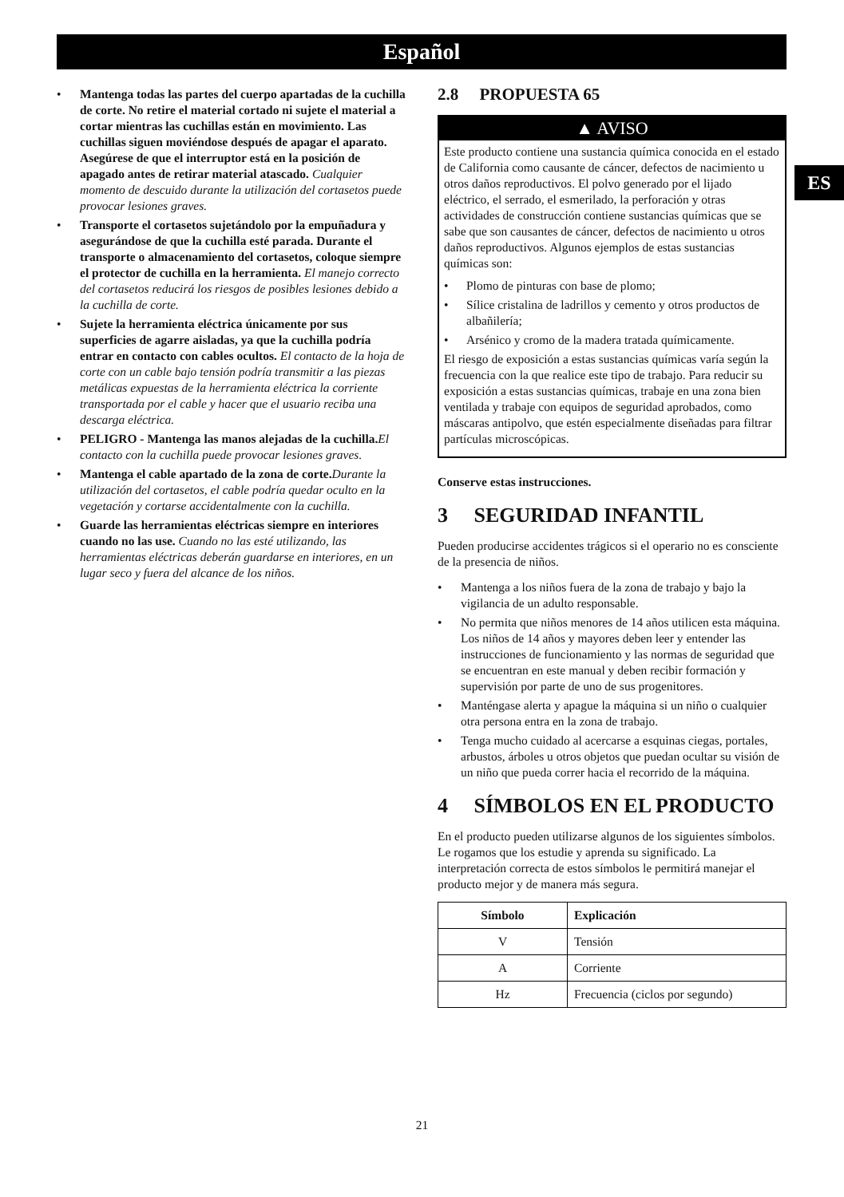Español
• Mantenga todas las partes del cuerpo apartadas de la cuchilla de corte. No retire el material cortado ni sujete el material a cortar mientras las cuchillas están en movimiento. Las cuchillas siguen moviéndose después de apagar el aparato. Asegúrese de que el interruptor está en la posición de apagado antes de retirar material atascado. Cualquier momento de descuido durante la utilización del cortasetos puede provocar lesiones graves.
• Transporte el cortasetos sujetándolo por la empuñadura y asegurándose de que la cuchilla esté parada. Durante el transporte o almacenamiento del cortasetos, coloque siempre el protector de cuchilla en la herramienta. El manejo correcto del cortasetos reducirá los riesgos de posibles lesiones debido a la cuchilla de corte.
• Sujete la herramienta eléctrica únicamente por sus superficies de agarre aisladas, ya que la cuchilla podría entrar en contacto con cables ocultos. El contacto de la hoja de corte con un cable bajo tensión podría transmitir a las piezas metálicas expuestas de la herramienta eléctrica la corriente transportada por el cable y hacer que el usuario reciba una descarga eléctrica.
• PELIGRO - Mantenga las manos alejadas de la cuchilla. El contacto con la cuchilla puede provocar lesiones graves.
• Mantenga el cable apartado de la zona de corte. Durante la utilización del cortasetos, el cable podría quedar oculto en la vegetación y cortarse accidentalmente con la cuchilla.
• Guarde las herramientas eléctricas siempre en interiores cuando no las use. Cuando no las esté utilizando, las herramientas eléctricas deberán guardarse en interiores, en un lugar seco y fuera del alcance de los niños.
2.8 PROPUESTA 65
▲ AVISO
Este producto contiene una sustancia química conocida en el estado de California como causante de cáncer, defectos de nacimiento u otros daños reproductivos. El polvo generado por el lijado eléctrico, el serrado, el esmerilado, la perforación y otras actividades de construcción contiene sustancias químicas que se sabe que son causantes de cáncer, defectos de nacimiento u otros daños reproductivos. Algunos ejemplos de estas sustancias químicas son:
• Plomo de pinturas con base de plomo;
• Sílice cristalina de ladrillos y cemento y otros productos de albañilería;
• Arsénico y cromo de la madera tratada químicamente.
El riesgo de exposición a estas sustancias químicas varía según la frecuencia con la que realice este tipo de trabajo. Para reducir su exposición a estas sustancias químicas, trabaje en una zona bien ventilada y trabaje con equipos de seguridad aprobados, como máscaras antipolvo, que estén especialmente diseñadas para filtrar partículas microscópicas.
Conserve estas instrucciones.
3 SEGURIDAD INFANTIL
Pueden producirse accidentes trágicos si el operario no es consciente de la presencia de niños.
• Mantenga a los niños fuera de la zona de trabajo y bajo la vigilancia de un adulto responsable.
• No permita que niños menores de 14 años utilicen esta máquina. Los niños de 14 años y mayores deben leer y entender las instrucciones de funcionamiento y las normas de seguridad que se encuentran en este manual y deben recibir formación y supervisión por parte de uno de sus progenitores.
• Manténgase alerta y apague la máquina si un niño o cualquier otra persona entra en la zona de trabajo.
• Tenga mucho cuidado al acercarse a esquinas ciegas, portales, arbustos, árboles u otros objetos que puedan ocultar su visión de un niño que pueda correr hacia el recorrido de la máquina.
4 SÍMBOLOS EN EL PRODUCTO
En el producto pueden utilizarse algunos de los siguientes símbolos. Le rogamos que los estudie y aprenda su significado. La interpretación correcta de estos símbolos le permitirá manejar el producto mejor y de manera más segura.
| Símbolo | Explicación |
| --- | --- |
| V | Tensión |
| A | Corriente |
| Hz | Frecuencia (ciclos por segundo) |
ES
21